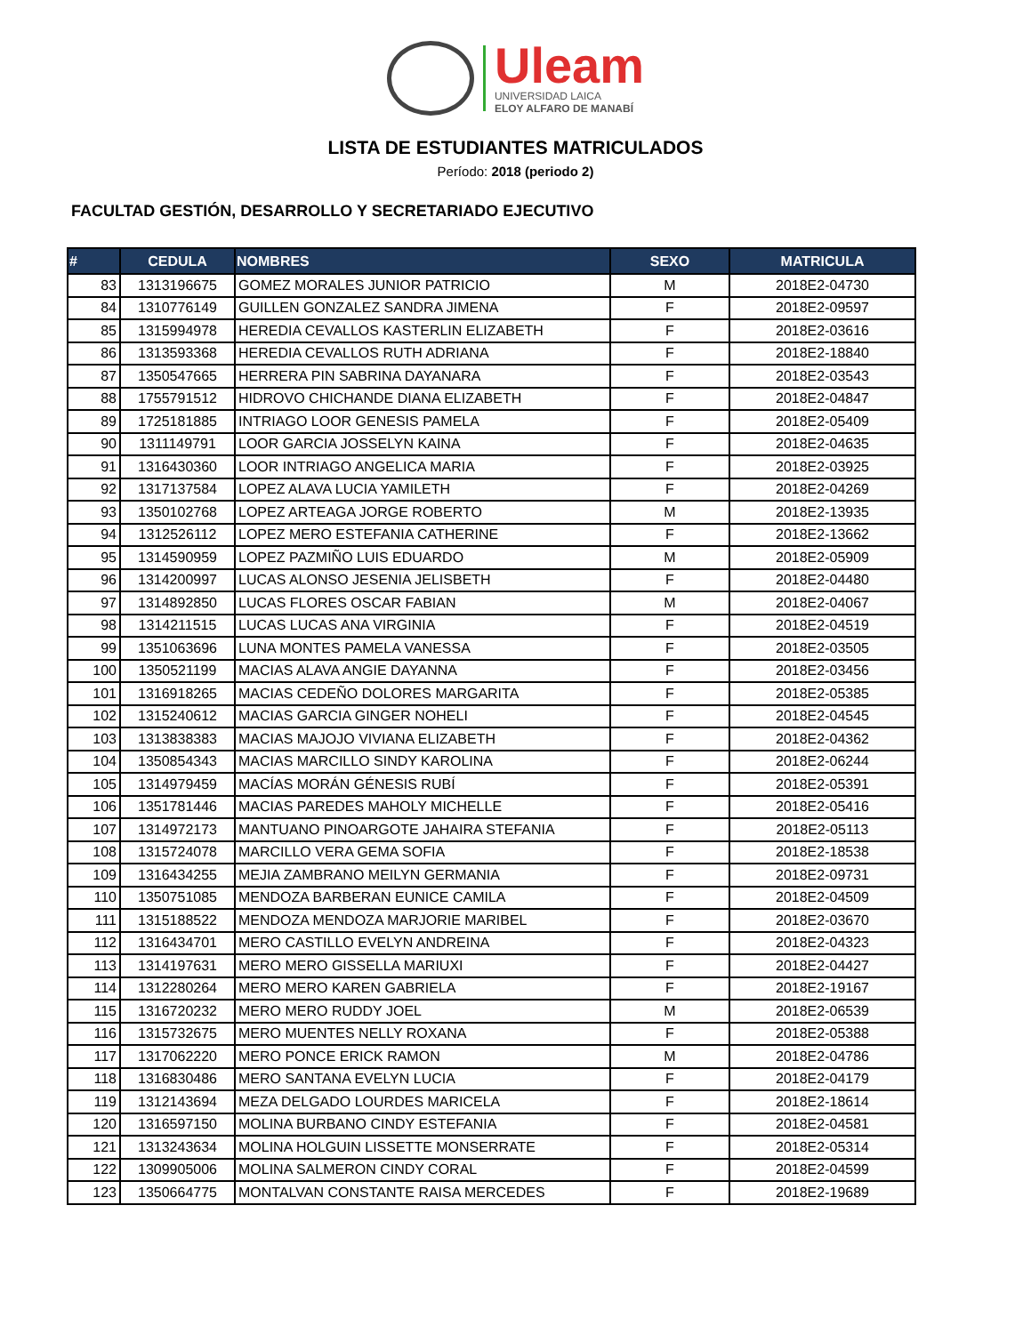Uleam
UNIVERSIDAD LAICA
ELOY ALFARO DE MANABÍ
LISTA DE ESTUDIANTES MATRICULADOS
Período: 2018 (periodo 2)
FACULTAD GESTIÓN, DESARROLLO Y SECRETARIADO EJECUTIVO
| # | CEDULA | NOMBRES | SEXO | MATRICULA |
| --- | --- | --- | --- | --- |
| 83 | 1313196675 | GOMEZ MORALES JUNIOR PATRICIO | M | 2018E2-04730 |
| 84 | 1310776149 | GUILLEN GONZALEZ SANDRA JIMENA | F | 2018E2-09597 |
| 85 | 1315994978 | HEREDIA CEVALLOS KASTERLIN ELIZABETH | F | 2018E2-03616 |
| 86 | 1313593368 | HEREDIA CEVALLOS RUTH ADRIANA | F | 2018E2-18840 |
| 87 | 1350547665 | HERRERA PIN SABRINA DAYANARA | F | 2018E2-03543 |
| 88 | 1755791512 | HIDROVO CHICHANDE DIANA ELIZABETH | F | 2018E2-04847 |
| 89 | 1725181885 | INTRIAGO LOOR GENESIS PAMELA | F | 2018E2-05409 |
| 90 | 1311149791 | LOOR GARCIA JOSSELYN KAINA | F | 2018E2-04635 |
| 91 | 1316430360 | LOOR INTRIAGO ANGELICA MARIA | F | 2018E2-03925 |
| 92 | 1317137584 | LOPEZ ALAVA LUCIA YAMILETH | F | 2018E2-04269 |
| 93 | 1350102768 | LOPEZ ARTEAGA JORGE ROBERTO | M | 2018E2-13935 |
| 94 | 1312526112 | LOPEZ MERO ESTEFANIA CATHERINE | F | 2018E2-13662 |
| 95 | 1314590959 | LOPEZ PAZMIÑO LUIS EDUARDO | M | 2018E2-05909 |
| 96 | 1314200997 | LUCAS ALONSO JESENIA JELISBETH | F | 2018E2-04480 |
| 97 | 1314892850 | LUCAS FLORES OSCAR FABIAN | M | 2018E2-04067 |
| 98 | 1314211515 | LUCAS LUCAS ANA VIRGINIA | F | 2018E2-04519 |
| 99 | 1351063696 | LUNA MONTES PAMELA VANESSA | F | 2018E2-03505 |
| 100 | 1350521199 | MACIAS ALAVA ANGIE DAYANNA | F | 2018E2-03456 |
| 101 | 1316918265 | MACIAS CEDEÑO DOLORES MARGARITA | F | 2018E2-05385 |
| 102 | 1315240612 | MACIAS GARCIA GINGER NOHELI | F | 2018E2-04545 |
| 103 | 1313838383 | MACIAS MAJOJO VIVIANA ELIZABETH | F | 2018E2-04362 |
| 104 | 1350854343 | MACIAS MARCILLO SINDY KAROLINA | F | 2018E2-06244 |
| 105 | 1314979459 | MACÍAS MORÁN GÉNESIS RUBÍ | F | 2018E2-05391 |
| 106 | 1351781446 | MACIAS PAREDES MAHOLY MICHELLE | F | 2018E2-05416 |
| 107 | 1314972173 | MANTUANO PINOARGOTE JAHAIRA STEFANIA | F | 2018E2-05113 |
| 108 | 1315724078 | MARCILLO VERA GEMA SOFIA | F | 2018E2-18538 |
| 109 | 1316434255 | MEJIA ZAMBRANO MEILYN GERMANIA | F | 2018E2-09731 |
| 110 | 1350751085 | MENDOZA BARBERAN EUNICE CAMILA | F | 2018E2-04509 |
| 111 | 1315188522 | MENDOZA MENDOZA MARJORIE MARIBEL | F | 2018E2-03670 |
| 112 | 1316434701 | MERO CASTILLO EVELYN ANDREINA | F | 2018E2-04323 |
| 113 | 1314197631 | MERO MERO GISSELLA MARIUXI | F | 2018E2-04427 |
| 114 | 1312280264 | MERO MERO KAREN GABRIELA | F | 2018E2-19167 |
| 115 | 1316720232 | MERO MERO RUDDY JOEL | M | 2018E2-06539 |
| 116 | 1315732675 | MERO MUENTES NELLY ROXANA | F | 2018E2-05388 |
| 117 | 1317062220 | MERO PONCE ERICK RAMON | M | 2018E2-04786 |
| 118 | 1316830486 | MERO SANTANA EVELYN LUCIA | F | 2018E2-04179 |
| 119 | 1312143694 | MEZA DELGADO LOURDES MARICELA | F | 2018E2-18614 |
| 120 | 1316597150 | MOLINA BURBANO CINDY ESTEFANIA | F | 2018E2-04581 |
| 121 | 1313243634 | MOLINA HOLGUIN LISSETTE MONSERRATE | F | 2018E2-05314 |
| 122 | 1309905006 | MOLINA SALMERON CINDY CORAL | F | 2018E2-04599 |
| 123 | 1350664775 | MONTALVAN CONSTANTE RAISA MERCEDES | F | 2018E2-19689 |